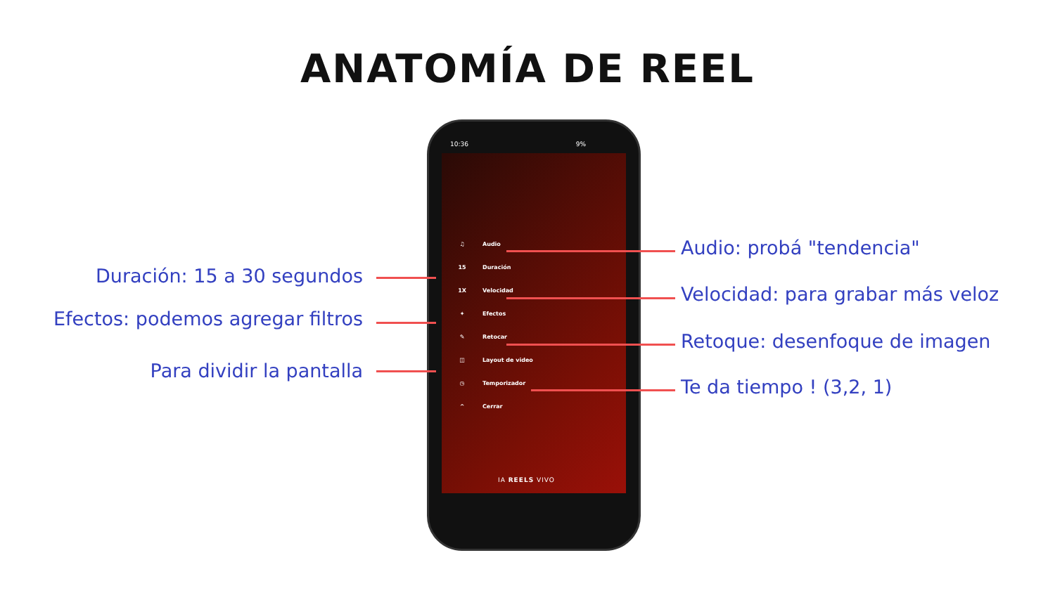ANATOMÍA DE REEL
10:36 9%
♫ Audio
15 Duración
1X Velocidad
✦ Efectos
✎ Retocar
◫ Layout de video
◷ Temporizador
^ Cerrar
IA REELS VIVO
Audio: probá "tendencia"
Velocidad: para grabar más veloz
Retoque: desenfoque de imagen
Te da tiempo ! (3,2, 1)
Duración: 15 a 30 segundos
Efectos: podemos agregar filtros
Para dividir la pantalla